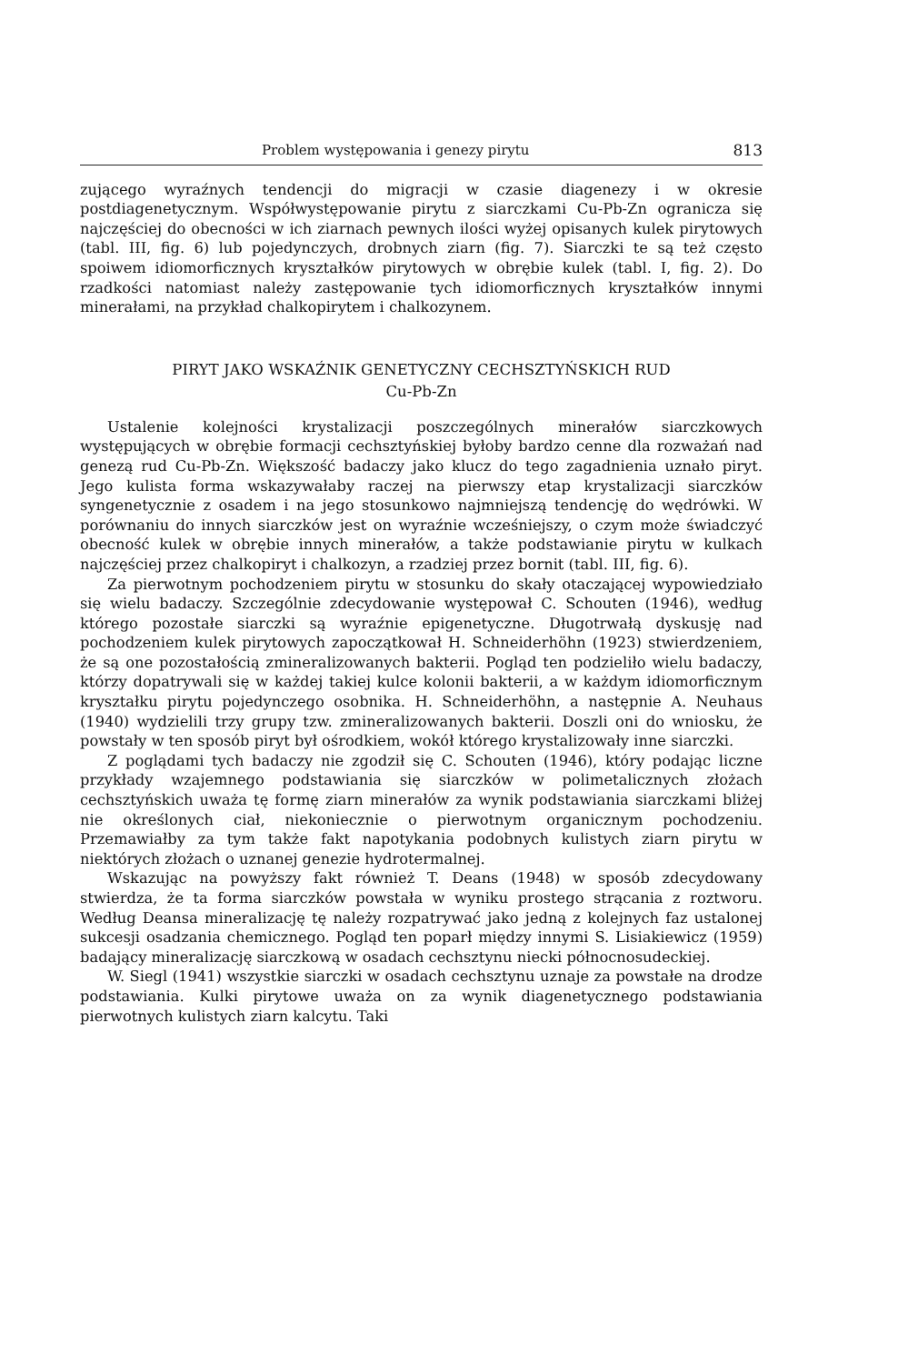Problem występowania i genezy pirytu 813
zującego wyraźnych tendencji do migracji w czasie diagenezy i w okresie postdiagenetycznym. Współwystępowanie pirytu z siarczkami Cu-Pb-Zn ogranicza się najczęściej do obecności w ich ziarnach pewnych ilości wyżej opisanych kulek pirytowych (tabl. III, fig. 6) lub pojedynczych, drobnych ziarn (fig. 7). Siarczki te są też często spoiwem idiomorficznych kryształków pirytowych w obrębie kulek (tabl. I, fig. 2). Do rzadkości natomiast należy zastępowanie tych idiomorficznych kryształków innymi minerałami, na przykład chalkopirytem i chalkozynem.
PIRYT JAKO WSKAŹNIK GENETYCZNY CECHSZTYŃSKICH RUD
Cu-Pb-Zn
Ustalenie kolejności krystalizacji poszczególnych minerałów siarczkowych występujących w obrębie formacji cechsztyńskiej byłoby bardzo cenne dla rozważań nad genezą rud Cu-Pb-Zn. Większość badaczy jako klucz do tego zagadnienia uznało piryt. Jego kulista forma wskazywałaby raczej na pierwszy etap krystalizacji siarczków syngenetycznie z osadem i na jego stosunkowo najmniejszą tendencję do wędrówki. W porównaniu do innych siarczków jest on wyraźnie wcześniejszy, o czym może świadczyć obecność kulek w obrębie innych minerałów, a także podstawianie pirytu w kulkach najczęściej przez chalkopiryt i chalkozyn, a rzadziej przez bornit (tabl. III, fig. 6).
Za pierwotnym pochodzeniem pirytu w stosunku do skały otaczającej wypowiedziało się wielu badaczy. Szczególnie zdecydowanie występował C. Schouten (1946), według którego pozostałe siarczki są wyraźnie epigenetyczne. Długotrwałą dyskusję nad pochodzeniem kulek pirytowych zapoczątkował H. Schneiderhöhn (1923) stwierdzeniem, że są one pozostałością zmineralizowanych bakterii. Pogląd ten podzieliło wielu badaczy, którzy dopatrywali się w każdej takiej kulce kolonii bakterii, a w każdym idiomorficznym kryształku pirytu pojedynczego osobnika. H. Schneiderhöhn, a następnie A. Neuhaus (1940) wydzielili trzy grupy tzw. zmineralizowanych bakterii. Doszli oni do wniosku, że powstały w ten sposób piryt był ośrodkiem, wokół którego krystalizowały inne siarczki.
Z poglądami tych badaczy nie zgodził się C. Schouten (1946), który podając liczne przykłady wzajemnego podstawiania się siarczków w polimetalicznych złożach cechsztyńskich uważa tę formę ziarn minerałów za wynik podstawiania siarczkami bliżej nie określonych ciał, niekoniecznie o pierwotnym organicznym pochodzeniu. Przemawiałby za tym także fakt napotykania podobnych kulistych ziarn pirytu w niektórych złożach o uznanej genezie hydrotermalnej.
Wskazując na powyższy fakt również T. Deans (1948) w sposób zdecydowany stwierdza, że ta forma siarczków powstała w wyniku prostego strącania z roztworu. Według Deansa mineralizację tę należy rozpatrywać jako jedną z kolejnych faz ustalonej sukcesji osadzania chemicznego. Pogląd ten poparł między innymi S. Lisiakiewicz (1959) badający mineralizację siarczkową w osadach cechsztynu niecki północnosudeckiej.
W. Siegl (1941) wszystkie siarczki w osadach cechsztynu uznaje za powstałe na drodze podstawiania. Kulki pirytowe uważa on za wynik diagenetycznego podstawiania pierwotnych kulistych ziarn kalcytu. Taki